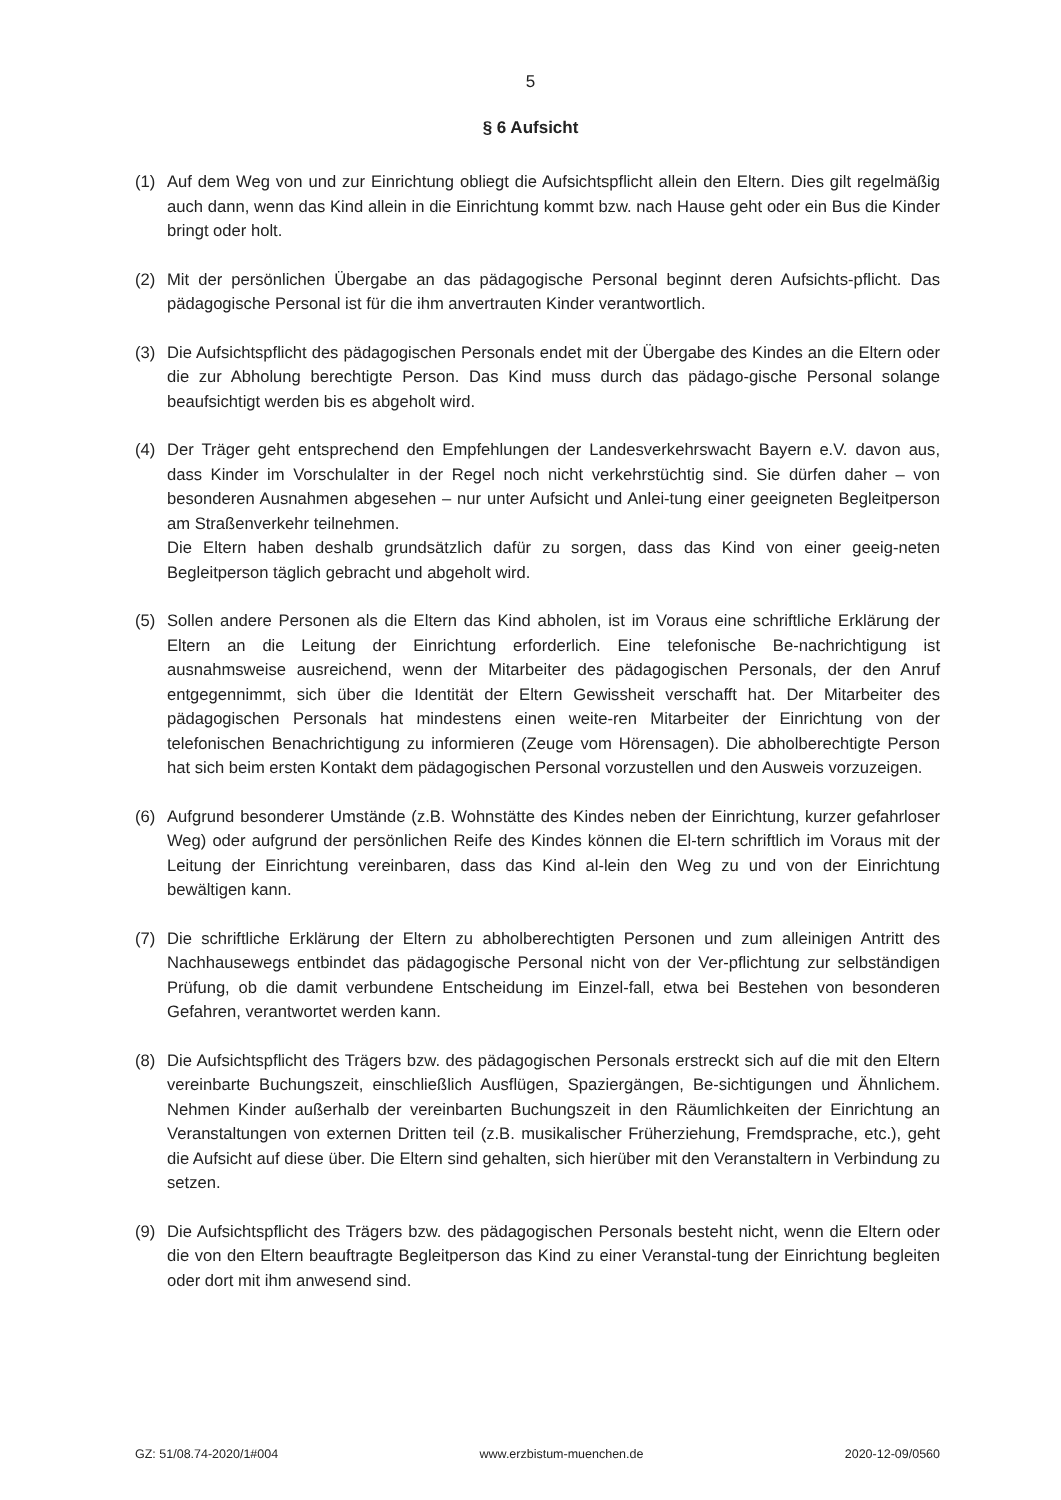5
§ 6 Aufsicht
(1) Auf dem Weg von und zur Einrichtung obliegt die Aufsichtspflicht allein den Eltern. Dies gilt regelmäßig auch dann, wenn das Kind allein in die Einrichtung kommt bzw. nach Hause geht oder ein Bus die Kinder bringt oder holt.
(2) Mit der persönlichen Übergabe an das pädagogische Personal beginnt deren Aufsichts-pflicht. Das pädagogische Personal ist für die ihm anvertrauten Kinder verantwortlich.
(3) Die Aufsichtspflicht des pädagogischen Personals endet mit der Übergabe des Kindes an die Eltern oder die zur Abholung berechtigte Person. Das Kind muss durch das pädago-gische Personal solange beaufsichtigt werden bis es abgeholt wird.
(4) Der Träger geht entsprechend den Empfehlungen der Landesverkehrswacht Bayern e.V. davon aus, dass Kinder im Vorschulalter in der Regel noch nicht verkehrstüchtig sind. Sie dürfen daher – von besonderen Ausnahmen abgesehen – nur unter Aufsicht und Anlei-tung einer geeigneten Begleitperson am Straßenverkehr teilnehmen.
Die Eltern haben deshalb grundsätzlich dafür zu sorgen, dass das Kind von einer geeig-neten Begleitperson täglich gebracht und abgeholt wird.
(5) Sollen andere Personen als die Eltern das Kind abholen, ist im Voraus eine schriftliche Erklärung der Eltern an die Leitung der Einrichtung erforderlich. Eine telefonische Be-nachrichtigung ist ausnahmsweise ausreichend, wenn der Mitarbeiter des pädagogischen Personals, der den Anruf entgegennimmt, sich über die Identität der Eltern Gewissheit verschafft hat. Der Mitarbeiter des pädagogischen Personals hat mindestens einen weite-ren Mitarbeiter der Einrichtung von der telefonischen Benachrichtigung zu informieren (Zeuge vom Hörensagen). Die abholberechtigte Person hat sich beim ersten Kontakt dem pädagogischen Personal vorzustellen und den Ausweis vorzuzeigen.
(6) Aufgrund besonderer Umstände (z.B. Wohnstätte des Kindes neben der Einrichtung, kurzer gefahrloser Weg) oder aufgrund der persönlichen Reife des Kindes können die El-tern schriftlich im Voraus mit der Leitung der Einrichtung vereinbaren, dass das Kind al-lein den Weg zu und von der Einrichtung bewältigen kann.
(7) Die schriftliche Erklärung der Eltern zu abholberechtigten Personen und zum alleinigen Antritt des Nachhausewegs entbindet das pädagogische Personal nicht von der Ver-pflichtung zur selbständigen Prüfung, ob die damit verbundene Entscheidung im Einzel-fall, etwa bei Bestehen von besonderen Gefahren, verantwortet werden kann.
(8) Die Aufsichtspflicht des Trägers bzw. des pädagogischen Personals erstreckt sich auf die mit den Eltern vereinbarte Buchungszeit, einschließlich Ausflügen, Spaziergängen, Be-sichtigungen und Ähnlichem. Nehmen Kinder außerhalb der vereinbarten Buchungszeit in den Räumlichkeiten der Einrichtung an Veranstaltungen von externen Dritten teil (z.B. musikalischer Früherziehung, Fremdsprache, etc.), geht die Aufsicht auf diese über. Die Eltern sind gehalten, sich hierüber mit den Veranstaltern in Verbindung zu setzen.
(9) Die Aufsichtspflicht des Trägers bzw. des pädagogischen Personals besteht nicht, wenn die Eltern oder die von den Eltern beauftragte Begleitperson das Kind zu einer Veranstal-tung der Einrichtung begleiten oder dort mit ihm anwesend sind.
GZ: 51/08.74-2020/1#004 www.erzbistum-muenchen.de 2020-12-09/0560